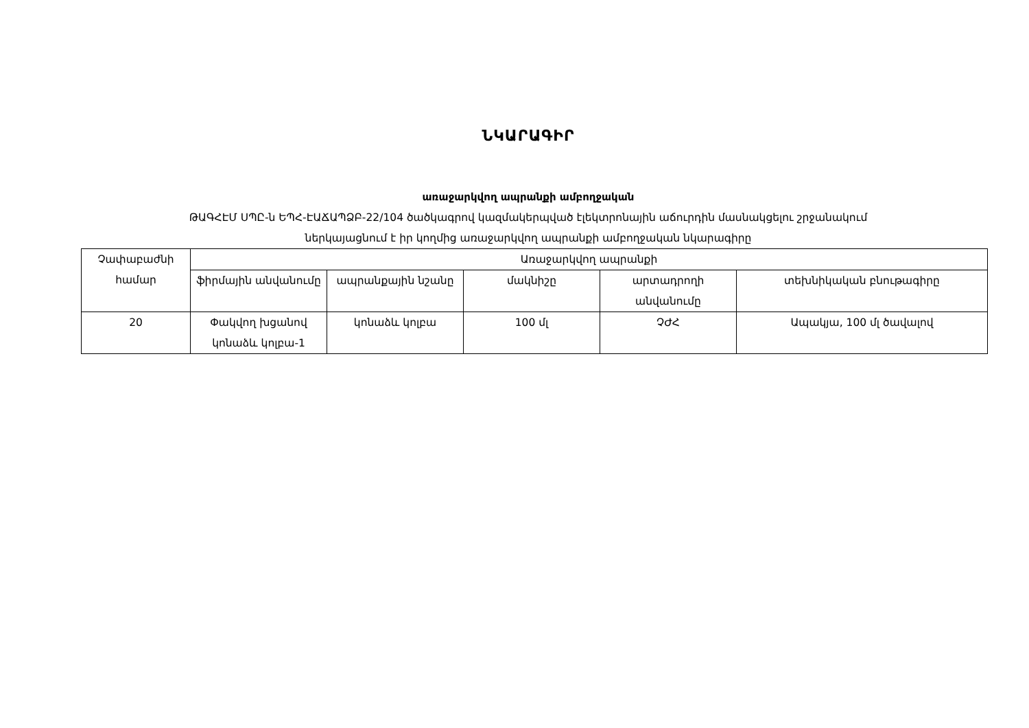ՆԿԱՐԱԳԻՐ
առաջարկվող ապրանքի ամբողջական
ԹԱԳՀԷՄ ՍՊԸ-ն ԵՊՀ-ԷԱՃԱՊՁԲ-22/104 ծածկագրով կազմակերպված էլեկտրոնային աճուրդին մասնակցելու շրջանակում
ներկայացնում է իր կողմից առաջարկվող ապրանքի ամբողջական նկարագիրը
| Չափաբաժնի համար | Առաջարկվող ապրանքի | | | | |
| --- | --- | --- | --- | --- | --- |
| | ֆիրմային անվանումը | ապրանքային նշանը | մակնիշը | արտադրողի անվանումը | տեխնիկական բնութագիրը |
| 20 | Փակվող խցանով կոնաձև կոլբա-1 | կոնաձև կոլբա | 100 մլ | ՉԺՀ | Ապակյա, 100 մլ ծավալով |